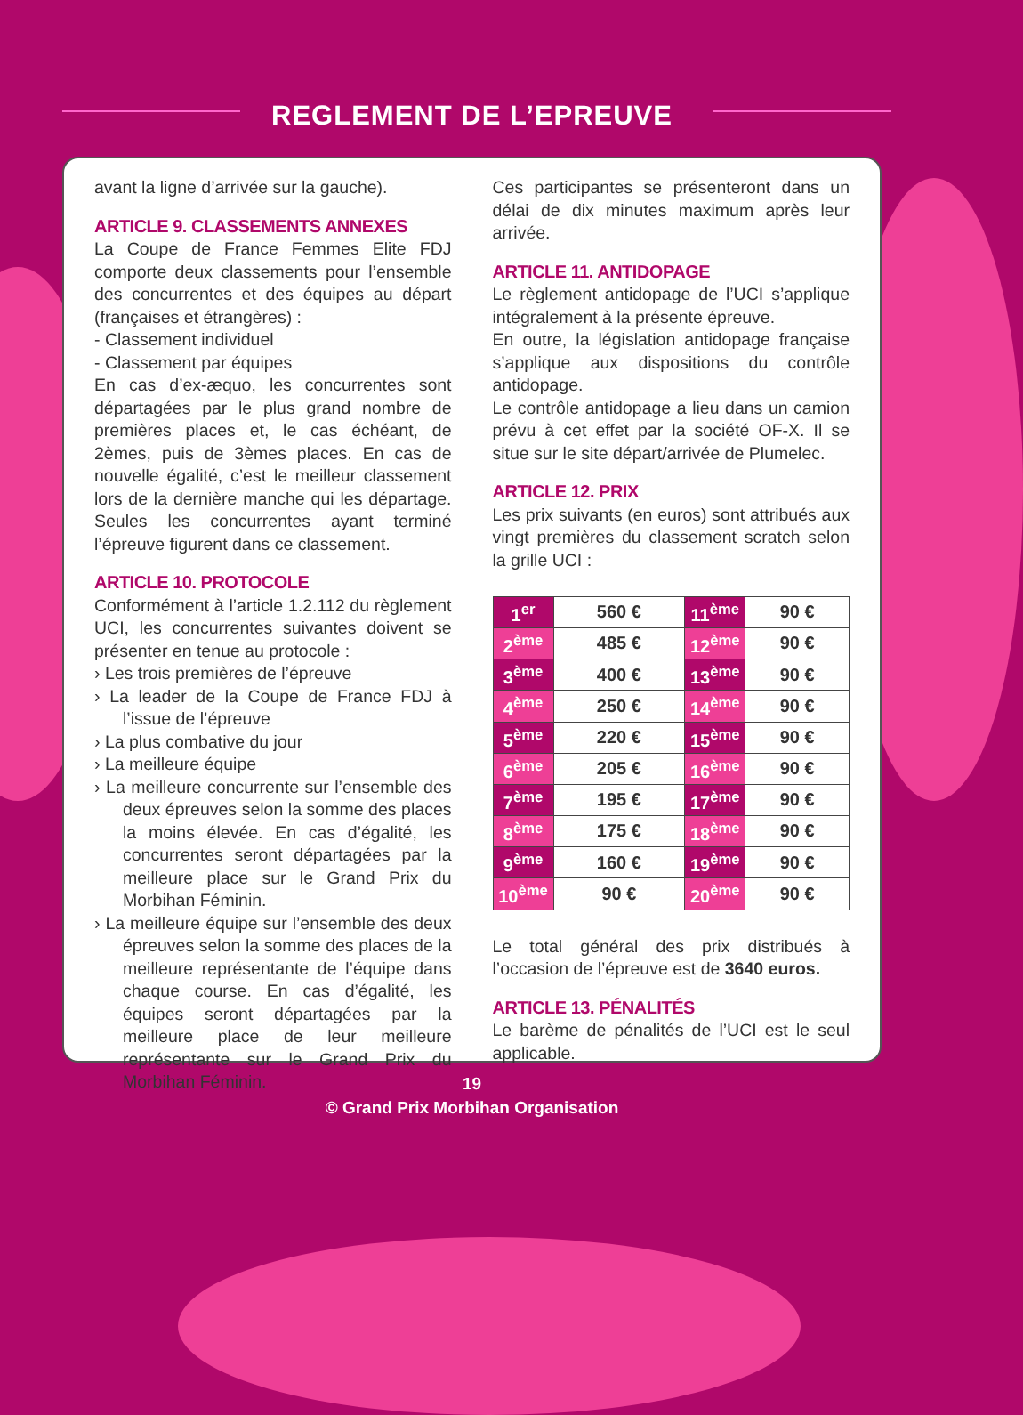REGLEMENT DE L’EPREUVE
avant la ligne d’arrivée sur la gauche).
ARTICLE 9. CLASSEMENTS ANNEXES
La Coupe de France Femmes Elite FDJ comporte deux classements pour l’ensemble des concurrentes et des équipes au départ (françaises et étrangères) :
- Classement individuel
- Classement par équipes
En cas d’ex-æquo, les concurrentes sont départagées par le plus grand nombre de premières places et, le cas échéant, de 2èmes, puis de 3èmes places. En cas de nouvelle égalité, c’est le meilleur classement lors de la dernière manche qui les départage. Seules les concurrentes ayant terminé l’épreuve figurent dans ce classement.
ARTICLE 10. PROTOCOLE
Conformément à l’article 1.2.112 du règlement UCI, les concurrentes suivantes doivent se présenter en tenue au protocole :
› Les trois premières de l’épreuve
› La leader de la Coupe de France FDJ à l’issue de l’épreuve
› La plus combative du jour
› La meilleure équipe
› La meilleure concurrente sur l’ensemble des deux épreuves selon la somme des places la moins élevée. En cas d’égalité, les concurrentes seront départagées par la meilleure place sur le Grand Prix du Morbihan Féminin.
› La meilleure équipe sur l’ensemble des deux épreuves selon la somme des places de la meilleure représentante de l’équipe dans chaque course. En cas d’égalité, les équipes seront départagées par la meilleure place de leur meilleure représentante sur le Grand Prix du Morbihan Féminin.
Ces participantes se présenteront dans un délai de dix minutes maximum après leur arrivée.
ARTICLE 11. ANTIDOPAGE
Le règlement antidopage de l’UCI s’applique intégralement à la présente épreuve.
En outre, la législation antidopage française s’applique aux dispositions du contrôle antidopage.
Le contrôle antidopage a lieu dans un camion prévu à cet effet par la société OF-X. Il se situe sur le site départ/arrivée de Plumelec.
ARTICLE 12. PRIX
Les prix suivants (en euros) sont attribués aux vingt premières du classement scratch selon la grille UCI :
| 1<sup>er</sup> | 560 € | 11<sup>ème</sup> | 90 € |
| 2<sup>ème</sup> | 485 € | 12<sup>ème</sup> | 90 € |
| 3<sup>ème</sup> | 400 € | 13<sup>ème</sup> | 90 € |
| 4<sup>ème</sup> | 250 € | 14<sup>ème</sup> | 90 € |
| 5<sup>ème</sup> | 220 € | 15<sup>ème</sup> | 90 € |
| 6<sup>ème</sup> | 205 € | 16<sup>ème</sup> | 90 € |
| 7<sup>ème</sup> | 195 € | 17<sup>ème</sup> | 90 € |
| 8<sup>ème</sup> | 175 € | 18<sup>ème</sup> | 90 € |
| 9<sup>ème</sup> | 160 € | 19<sup>ème</sup> | 90 € |
| 10<sup>ème</sup> | 90 € | 20<sup>ème</sup> | 90 € |
Le total général des prix distribués à l’occasion de l’épreuve est de 3640 euros.
ARTICLE 13. PÉNALITÉS
Le barème de pénalités de l’UCI est le seul applicable.
19
© Grand Prix Morbihan Organisation